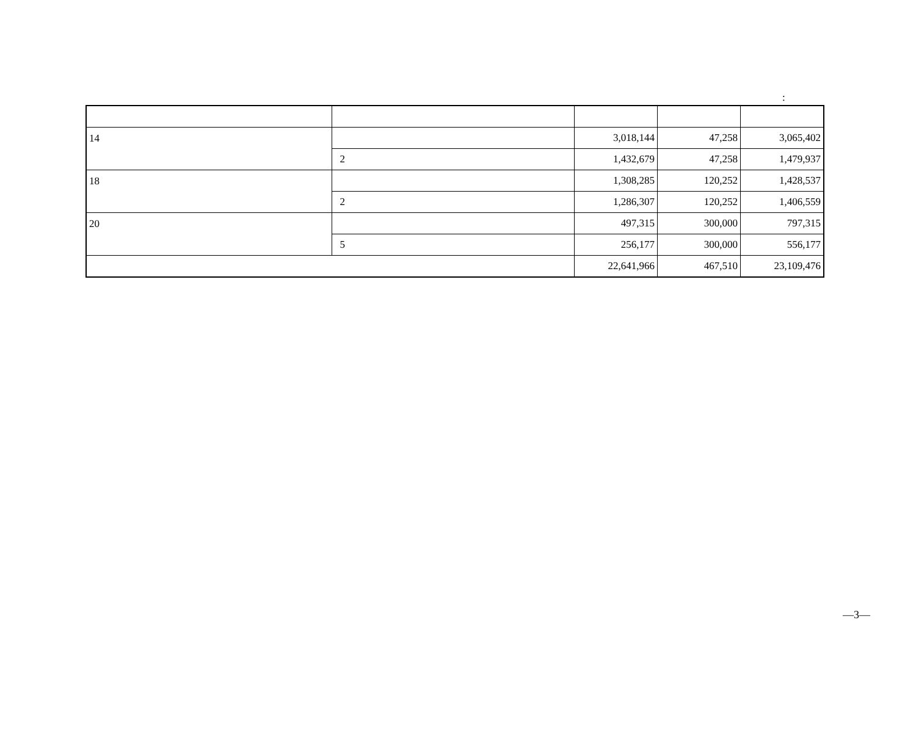:
| 14 | | 3,018,144 | 47,258 | 3,065,402 |
| | 2 | 1,432,679 | 47,258 | 1,479,937 |
| 18 | | 1,308,285 | 120,252 | 1,428,537 |
| | 2 | 1,286,307 | 120,252 | 1,406,559 |
| 20 | | 497,315 | 300,000 | 797,315 |
| | 5 | 256,177 | 300,000 | 556,177 |
| | | 22,641,966 | 467,510 | 23,109,476 |
—3—